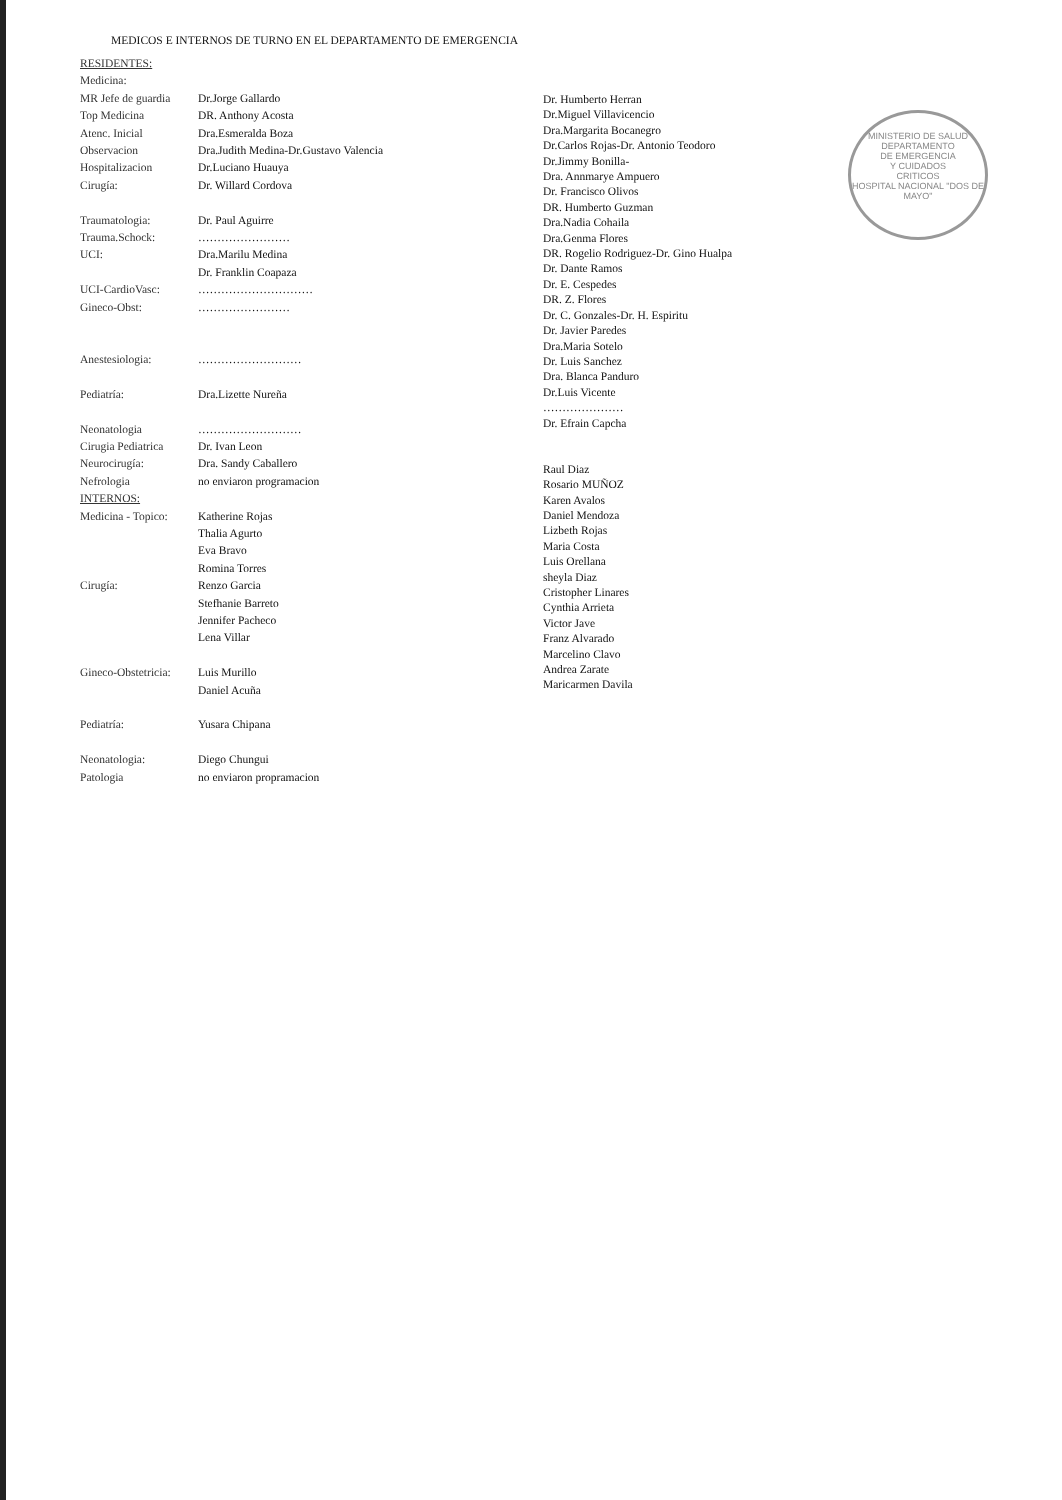MEDICOS E INTERNOS DE TURNO EN EL DEPARTAMENTO DE EMERGENCIA
| RESIDENTES: | |
| Medicina: | |
| MR Jefe de guardia | Dr.Jorge Gallardo |
| Top Medicina | DR. Anthony Acosta |
| Atenc. Inicial | Dra.Esmeralda Boza |
| Observacion | Dra.Judith Medina-Dr.Gustavo Valencia |
| Hospitalizacion | Dr.Luciano Huauya |
| Cirugía: | Dr. Willard Cordova |
| Traumatologia: | Dr. Paul Aguirre |
| Trauma.Schock: | …………………… |
| UCI: | Dra.Marilu Medina |
| | Dr. Franklin Coapaza |
| UCI-CardioVasc: | ………………………… |
| Gineco-Obst: | …………………… |
| Anestesiologia: | ……………………… |
| Pediatría: | Dra.Lizette Nureña |
| Neonatologia | ……………………… |
| Cirugia Pediatrica | Dr. Ivan Leon |
| Neurocirugía: | Dra. Sandy Caballero |
| Nefrologia | no enviaron programacion |
| INTERNOS: | |
| Medicina - Topico: | Katherine Rojas |
| | Thalia Agurto |
| | Eva Bravo |
| | Romina Torres |
| Cirugía: | Renzo Garcia |
| | Stefhanie Barreto |
| | Jennifer Pacheco |
| | Lena Villar |
| Gineco-Obstetricia: | Luis Murillo |
| | Daniel Acuña |
| Pediatría: | Yusara Chipana |
| Neonatologia: | Diego Chungui |
| Patologia | no enviaron propramacion |
Dr. Humberto Herran
Dr.Miguel Villavicencio
Dra.Margarita Bocanegro
Dr.Carlos Rojas-Dr. Antonio Teodoro
Dr.Jimmy Bonilla-
Dra. Annmarye Ampuero
Dr. Francisco Olivos
DR. Humberto Guzman
Dra.Nadia Cohaila
Dra.Genma Flores
DR. Rogelio Rodriguez-Dr. Gino Hualpa
Dr. Dante Ramos
Dr. E. Cespedes
DR. Z. Flores
Dr. C. Gonzales-Dr. H. Espiritu
Dr. Javier Paredes
Dra.Maria Sotelo
Dr. Luis Sanchez
Dra. Blanca Panduro
Dr.Luis Vicente
…………………
Dr. Efrain Capcha
Raul Diaz
Rosario MUÑOZ
Karen Avalos
Daniel Mendoza
Lizbeth Rojas
Maria Costa
Luis Orellana
sheyla Diaz
Cristopher Linares
Cynthia Arrieta
Victor Jave
Franz Alvarado
Marcelino Clavo
Andrea Zarate
Maricarmen Davila
MINISTERIO DE SALUD
DEPARTAMENTO
DE EMERGENCIA
Y CUIDADOS
CRITICOS
HOSPITAL NACIONAL "DOS DE MAYO"